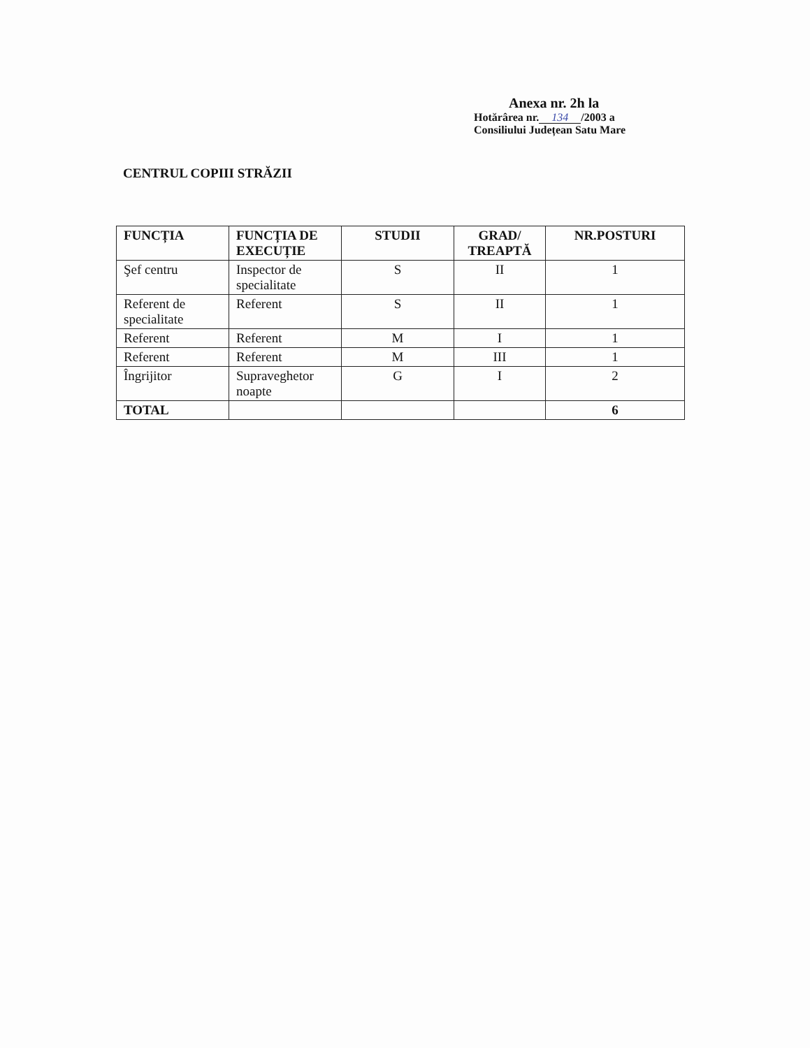Anexa nr. 2h la
Hotărârea nr. 134 /2003 a
Consiliului Județean Satu Mare
CENTRUL COPIII STRĂZII
| FUNCȚIA | FUNCȚIA DE EXECUȚIE | STUDII | GRAD/ TREAPTĂ | NR.POSTURI |
| --- | --- | --- | --- | --- |
| Şef centru | Inspector de specialitate | S | II | 1 |
| Referent de specialitate | Referent | S | II | 1 |
| Referent | Referent | M | I | 1 |
| Referent | Referent | M | III | 1 |
| Îngrijitor | Supraveghetor noapte | G | I | 2 |
| TOTAL | | | | 6 |